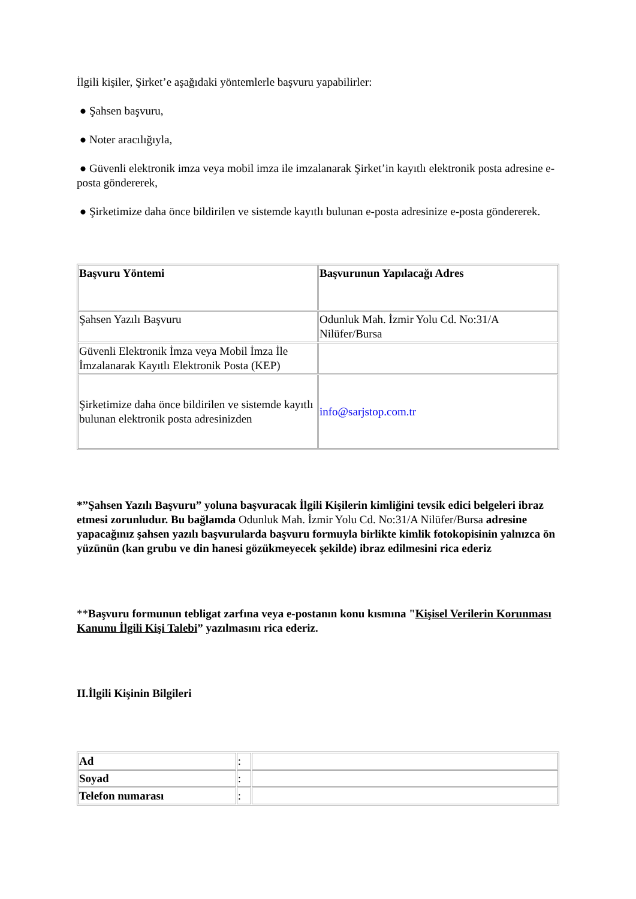İlgili kişiler, Şirket’e aşağıdaki yöntemlerle başvuru yapabilirler:
● Şahsen başvuru,
● Noter aracılığıyla,
● Güvenli elektronik imza veya mobil imza ile imzalanarak Şirket’in kayıtlı elektronik posta adresine e-posta göndererek,
● Şirketimize daha önce bildirilen ve sistemde kayıtlı bulunan e-posta adresinize e-posta göndererek.
| Başvuru Yöntemi | Başvurunun Yapılacağı Adres |
| --- | --- |
| Şahsen Yazılı Başvuru | Odunluk Mah. İzmir Yolu Cd. No:31/A Nilüfer/Bursa |
| Güvenli Elektronik İmza veya Mobil İmza İle İmzalanarak Kayıtlı Elektronik Posta (KEP) | |
| Şirketimize daha önce bildirilen ve sistemde kayıtlı bulunan elektronik posta adresinizden | info@sarjstop.com.tr |
*”Şahsen Yazılı Başvuru” yoluna başvuracak İlgili Kişilerin kimliğini tevsik edici belgeleri ibraz etmesi zorunludur. Bu bağlamda Odunluk Mah. İzmir Yolu Cd. No:31/A Nilüfer/Bursa adresine yapacağınız şahsen yazılı başvurularda başvuru formuyla birlikte kimlik fotokopisinin yalnızca ön yüzünün (kan grubu ve din hanesi gözükmeyecek şekilde) ibraz edilmesini rica ederiz
**Başvuru formunun tebligat zarfına veya e-postanın konu kısmına "Kişisel Verilerin Korunması Kanunu İlgili Kişi Talebi” yazılmasını rica ederiz.
II.İlgili Kişinin Bilgileri
| Ad | : | |
| Soyad | : | |
| Telefon numarası | : | |